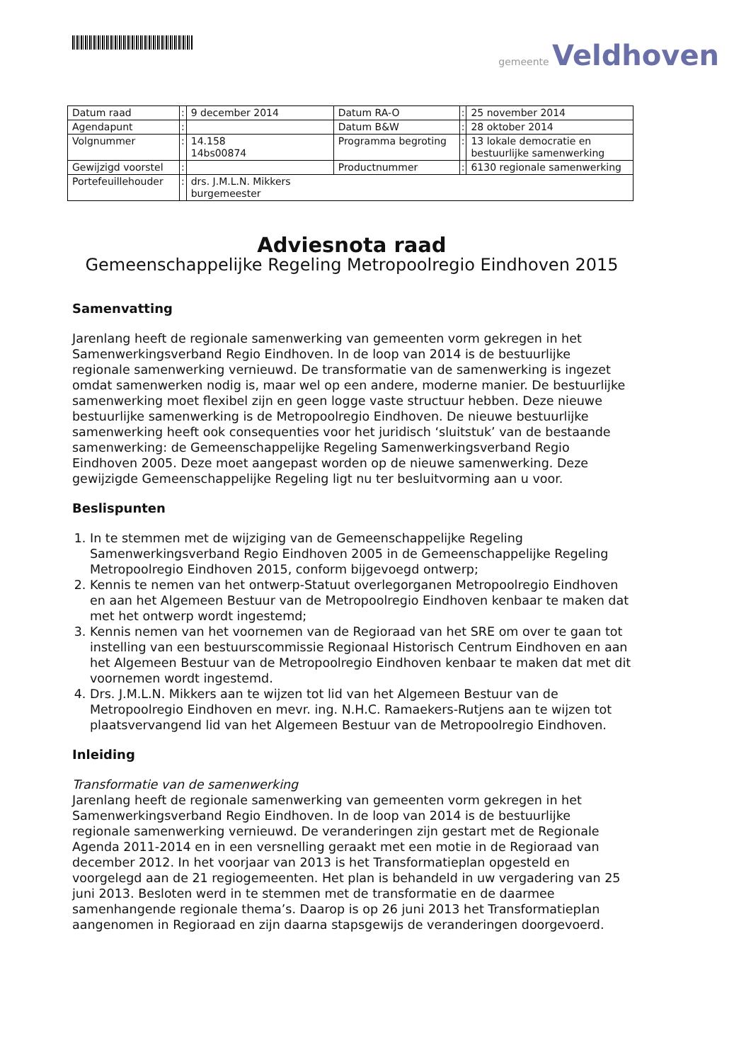gemeente Veldhoven
| Datum raad | : | 9 december 2014 | Datum RA-O | : | 25 november 2014 |
| Agendapunt | : | | Datum B&W | : | 28 oktober 2014 |
| Volgnummer | : | 14.158 14bs00874 | Programma begroting | : | 13 lokale democratie en bestuurlijke samenwerking |
| Gewijzigd voorstel | : | | Productnummer | : | 6130 regionale samenwerking |
| Portefeuillehouder | : | drs. J.M.L.N. Mikkers burgemeester | | | |
Adviesnota raad
Gemeenschappelijke Regeling Metropoolregio Eindhoven 2015
Samenvatting
Jarenlang heeft de regionale samenwerking van gemeenten vorm gekregen in het Samenwerkingsverband Regio Eindhoven. In de loop van 2014 is de bestuurlijke regionale samenwerking vernieuwd. De transformatie van de samenwerking is ingezet omdat samenwerken nodig is, maar wel op een andere, moderne manier. De bestuurlijke samenwerking moet flexibel zijn en geen logge vaste structuur hebben. Deze nieuwe bestuurlijke samenwerking is de Metropoolregio Eindhoven. De nieuwe bestuurlijke samenwerking heeft ook consequenties voor het juridisch ‘sluitstuk’ van de bestaande samenwerking: de Gemeenschappelijke Regeling Samenwerkingsverband Regio Eindhoven 2005. Deze moet aangepast worden op de nieuwe samenwerking. Deze gewijzigde Gemeenschappelijke Regeling ligt nu ter besluitvorming aan u voor.
Beslispunten
1. In te stemmen met de wijziging van de Gemeenschappelijke Regeling Samenwerkingsverband Regio Eindhoven 2005 in de Gemeenschappelijke Regeling Metropoolregio Eindhoven 2015, conform bijgevoegd ontwerp;
2. Kennis te nemen van het ontwerp-Statuut overlegorganen Metropoolregio Eindhoven en aan het Algemeen Bestuur van de Metropoolregio Eindhoven kenbaar te maken dat met het ontwerp wordt ingestemd;
3. Kennis nemen van het voornemen van de Regioraad van het SRE om over te gaan tot instelling van een bestuurscommissie Regionaal Historisch Centrum Eindhoven en aan het Algemeen Bestuur van de Metropoolregio Eindhoven kenbaar te maken dat met dit voornemen wordt ingestemd.
4. Drs. J.M.L.N. Mikkers aan te wijzen tot lid van het Algemeen Bestuur van de Metropoolregio Eindhoven en mevr. ing. N.H.C. Ramaekers-Rutjens aan te wijzen tot plaatsvervangend lid van het Algemeen Bestuur van de Metropoolregio Eindhoven.
Inleiding
Transformatie van de samenwerking
Jarenlang heeft de regionale samenwerking van gemeenten vorm gekregen in het Samenwerkingsverband Regio Eindhoven. In de loop van 2014 is de bestuurlijke regionale samenwerking vernieuwd. De veranderingen zijn gestart met de Regionale Agenda 2011-2014 en in een versnelling geraakt met een motie in de Regioraad van december 2012. In het voorjaar van 2013 is het Transformatieplan opgesteld en voorgelegd aan de 21 regiogemeenten. Het plan is behandeld in uw vergadering van 25 juni 2013. Besloten werd in te stemmen met de transformatie en de daarmee samenhangende regionale thema’s. Daarop is op 26 juni 2013 het Transformatieplan aangenomen in Regioraad en zijn daarna stapsgewijs de veranderingen doorgevoerd.